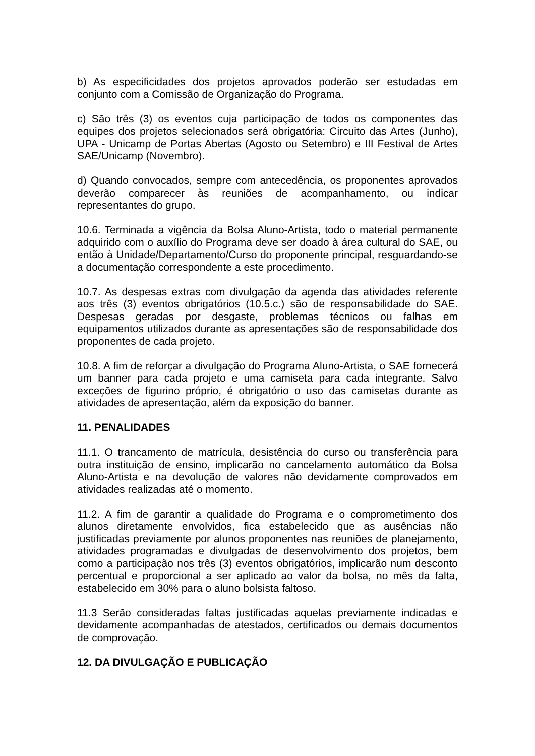b) As especificidades dos projetos aprovados poderão ser estudadas em conjunto com a Comissão de Organização do Programa.
c) São três (3) os eventos cuja participação de todos os componentes das equipes dos projetos selecionados será obrigatória: Circuito das Artes (Junho), UPA - Unicamp de Portas Abertas (Agosto ou Setembro) e III Festival de Artes SAE/Unicamp (Novembro).
d) Quando convocados, sempre com antecedência, os proponentes aprovados deverão comparecer às reuniões de acompanhamento, ou indicar representantes do grupo.
10.6. Terminada a vigência da Bolsa Aluno-Artista, todo o material permanente adquirido com o auxílio do Programa deve ser doado à área cultural do SAE, ou então à Unidade/Departamento/Curso do proponente principal, resguardando-se a documentação correspondente a este procedimento.
10.7. As despesas extras com divulgação da agenda das atividades referente aos três (3) eventos obrigatórios (10.5.c.) são de responsabilidade do SAE. Despesas geradas por desgaste, problemas técnicos ou falhas em equipamentos utilizados durante as apresentações são de responsabilidade dos proponentes de cada projeto.
10.8. A fim de reforçar a divulgação do Programa Aluno-Artista, o SAE fornecerá um banner para cada projeto e uma camiseta para cada integrante. Salvo exceções de figurino próprio, é obrigatório o uso das camisetas durante as atividades de apresentação, além da exposição do banner.
11. PENALIDADES
11.1. O trancamento de matrícula, desistência do curso ou transferência para outra instituição de ensino, implicarão no cancelamento automático da Bolsa Aluno-Artista e na devolução de valores não devidamente comprovados em atividades realizadas até o momento.
11.2. A fim de garantir a qualidade do Programa e o comprometimento dos alunos diretamente envolvidos, fica estabelecido que as ausências não justificadas previamente por alunos proponentes nas reuniões de planejamento, atividades programadas e divulgadas de desenvolvimento dos projetos, bem como a participação nos três (3) eventos obrigatórios, implicarão num desconto percentual e proporcional a ser aplicado ao valor da bolsa, no mês da falta, estabelecido em 30% para o aluno bolsista faltoso.
11.3 Serão consideradas faltas justificadas aquelas previamente indicadas e devidamente acompanhadas de atestados, certificados ou demais documentos de comprovação.
12. DA DIVULGAÇÃO E PUBLICAÇÃO